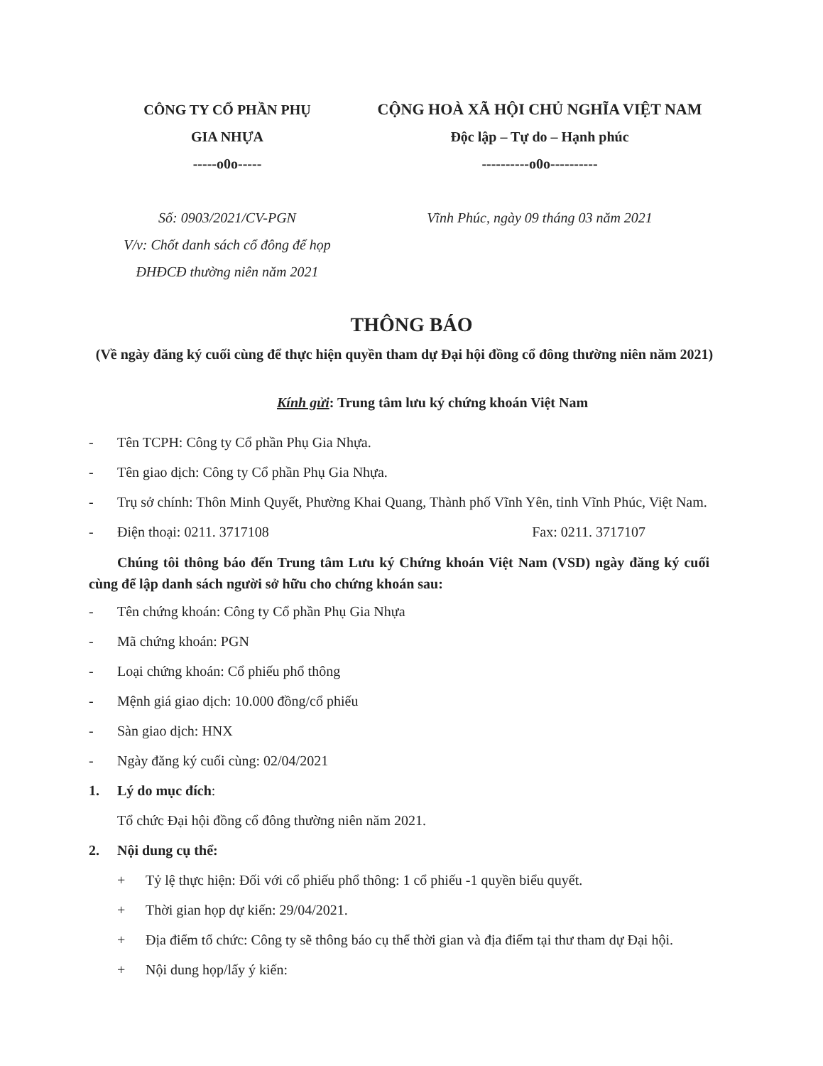CÔNG TY CỔ PHẦN PHỤ
GIA NHỰA
-----o0o-----
Số: 0903/2021/CV-PGN
V/v: Chốt danh sách cổ đông để họp ĐHĐCĐ thường niên năm 2021
CỘNG HOÀ XÃ HỘI CHỦ NGHĨA VIỆT NAM
Độc lập – Tự do – Hạnh phúc
----------o0o----------
Vĩnh Phúc, ngày 09 tháng 03 năm 2021
THÔNG BÁO
(Về ngày đăng ký cuối cùng để thực hiện quyền tham dự Đại hội đồng cổ đông thường niên năm 2021)
Kính gửi: Trung tâm lưu ký chứng khoán Việt Nam
- Tên TCPH: Công ty Cổ phần Phụ Gia Nhựa.
- Tên giao dịch: Công ty Cổ phần Phụ Gia Nhựa.
- Trụ sở chính: Thôn Minh Quyết, Phường Khai Quang, Thành phố Vĩnh Yên, tỉnh Vĩnh Phúc, Việt Nam.
- Điện thoại: 0211. 3717108 Fax: 0211. 3717107
Chúng tôi thông báo đến Trung tâm Lưu ký Chứng khoán Việt Nam (VSD) ngày đăng ký cuối cùng để lập danh sách người sở hữu cho chứng khoán sau:
- Tên chứng khoán: Công ty Cổ phần Phụ Gia Nhựa
- Mã chứng khoán: PGN
- Loại chứng khoán: Cổ phiếu phổ thông
- Mệnh giá giao dịch: 10.000 đồng/cổ phiếu
- Sàn giao dịch: HNX
- Ngày đăng ký cuối cùng: 02/04/2021
1. Lý do mục đích:
Tổ chức Đại hội đồng cổ đông thường niên năm 2021.
2. Nội dung cụ thể:
+ Tỷ lệ thực hiện: Đối với cổ phiếu phổ thông: 1 cổ phiếu -1 quyền biểu quyết.
+ Thời gian họp dự kiến: 29/04/2021.
+ Địa điểm tổ chức: Công ty sẽ thông báo cụ thể thời gian và địa điểm tại thư tham dự Đại hội.
+ Nội dung họp/lấy ý kiến: